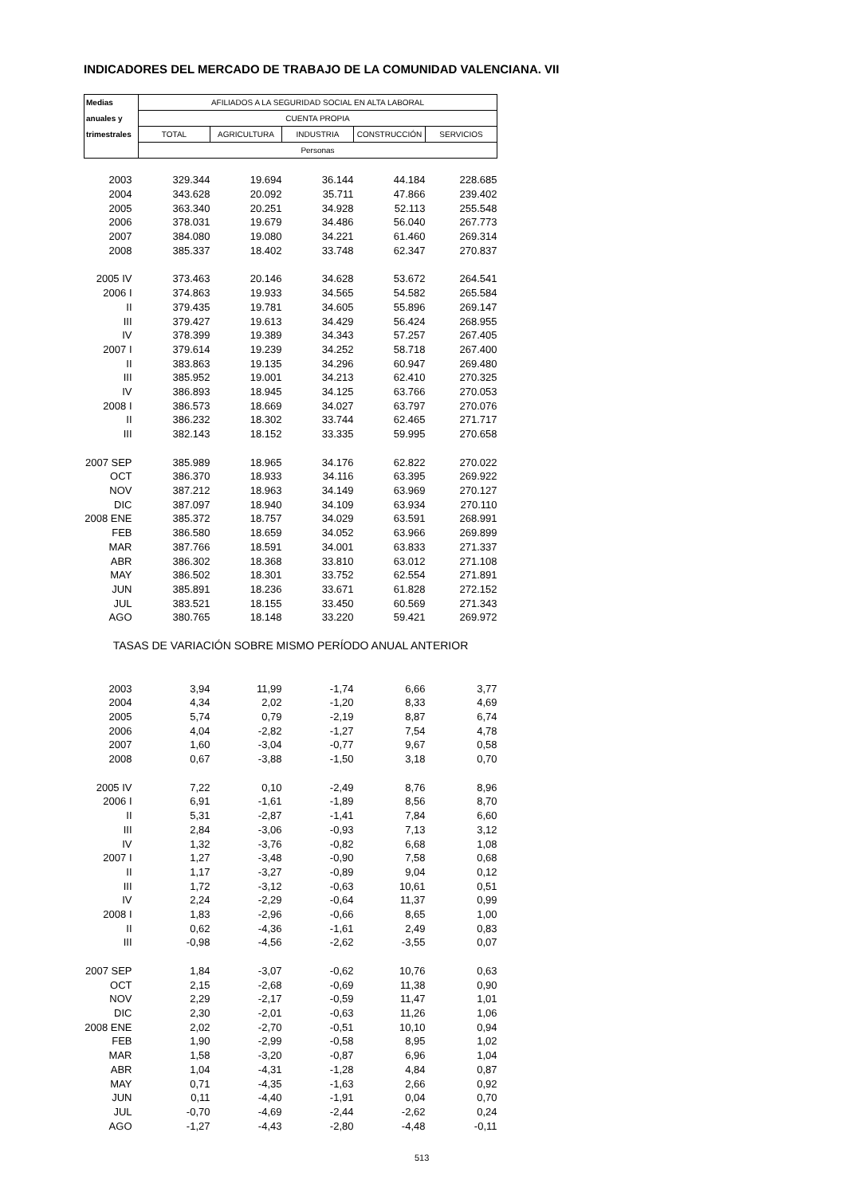INDICADORES DEL MERCADO DE TRABAJO DE LA COMUNIDAD VALENCIANA. VII
| Medias | AFILIADOS A LA SEGURIDAD SOCIAL EN ALTA LABORAL | | | | |
| --- | --- | --- | --- | --- | --- |
| anuales y | CUENTA PROPIA | | | | |
| trimestrales | TOTAL | AGRICULTURA | INDUSTRIA | CONSTRUCCIÓN | SERVICIOS |
| | Personas | | | | |
| 2003 | 329.344 | 19.694 | 36.144 | 44.184 | 228.685 |
| 2004 | 343.628 | 20.092 | 35.711 | 47.866 | 239.402 |
| 2005 | 363.340 | 20.251 | 34.928 | 52.113 | 255.548 |
| 2006 | 378.031 | 19.679 | 34.486 | 56.040 | 267.773 |
| 2007 | 384.080 | 19.080 | 34.221 | 61.460 | 269.314 |
| 2008 | 385.337 | 18.402 | 33.748 | 62.347 | 270.837 |
| 2005 IV | 373.463 | 20.146 | 34.628 | 53.672 | 264.541 |
| 2006 I | 374.863 | 19.933 | 34.565 | 54.582 | 265.584 |
| II | 379.435 | 19.781 | 34.605 | 55.896 | 269.147 |
| III | 379.427 | 19.613 | 34.429 | 56.424 | 268.955 |
| IV | 378.399 | 19.389 | 34.343 | 57.257 | 267.405 |
| 2007 I | 379.614 | 19.239 | 34.252 | 58.718 | 267.400 |
| II | 383.863 | 19.135 | 34.296 | 60.947 | 269.480 |
| III | 385.952 | 19.001 | 34.213 | 62.410 | 270.325 |
| IV | 386.893 | 18.945 | 34.125 | 63.766 | 270.053 |
| 2008 I | 386.573 | 18.669 | 34.027 | 63.797 | 270.076 |
| II | 386.232 | 18.302 | 33.744 | 62.465 | 271.717 |
| III | 382.143 | 18.152 | 33.335 | 59.995 | 270.658 |
| 2007 SEP | 385.989 | 18.965 | 34.176 | 62.822 | 270.022 |
| OCT | 386.370 | 18.933 | 34.116 | 63.395 | 269.922 |
| NOV | 387.212 | 18.963 | 34.149 | 63.969 | 270.127 |
| DIC | 387.097 | 18.940 | 34.109 | 63.934 | 270.110 |
| 2008 ENE | 385.372 | 18.757 | 34.029 | 63.591 | 268.991 |
| FEB | 386.580 | 18.659 | 34.052 | 63.966 | 269.899 |
| MAR | 387.766 | 18.591 | 34.001 | 63.833 | 271.337 |
| ABR | 386.302 | 18.368 | 33.810 | 63.012 | 271.108 |
| MAY | 386.502 | 18.301 | 33.752 | 62.554 | 271.891 |
| JUN | 385.891 | 18.236 | 33.671 | 61.828 | 272.152 |
| JUL | 383.521 | 18.155 | 33.450 | 60.569 | 271.343 |
| AGO | 380.765 | 18.148 | 33.220 | 59.421 | 269.972 |
| TASAS DE VARIACIÓN SOBRE MISMO PERÍODO ANUAL ANTERIOR | | | | | |
| 2003 | 3,94 | 11,99 | -1,74 | 6,66 | 3,77 |
| 2004 | 4,34 | 2,02 | -1,20 | 8,33 | 4,69 |
| 2005 | 5,74 | 0,79 | -2,19 | 8,87 | 6,74 |
| 2006 | 4,04 | -2,82 | -1,27 | 7,54 | 4,78 |
| 2007 | 1,60 | -3,04 | -0,77 | 9,67 | 0,58 |
| 2008 | 0,67 | -3,88 | -1,50 | 3,18 | 0,70 |
| 2005 IV | 7,22 | 0,10 | -2,49 | 8,76 | 8,96 |
| 2006 I | 6,91 | -1,61 | -1,89 | 8,56 | 8,70 |
| II | 5,31 | -2,87 | -1,41 | 7,84 | 6,60 |
| III | 2,84 | -3,06 | -0,93 | 7,13 | 3,12 |
| IV | 1,32 | -3,76 | -0,82 | 6,68 | 1,08 |
| 2007 I | 1,27 | -3,48 | -0,90 | 7,58 | 0,68 |
| II | 1,17 | -3,27 | -0,89 | 9,04 | 0,12 |
| III | 1,72 | -3,12 | -0,63 | 10,61 | 0,51 |
| IV | 2,24 | -2,29 | -0,64 | 11,37 | 0,99 |
| 2008 I | 1,83 | -2,96 | -0,66 | 8,65 | 1,00 |
| II | 0,62 | -4,36 | -1,61 | 2,49 | 0,83 |
| III | -0,98 | -4,56 | -2,62 | -3,55 | 0,07 |
| 2007 SEP | 1,84 | -3,07 | -0,62 | 10,76 | 0,63 |
| OCT | 2,15 | -2,68 | -0,69 | 11,38 | 0,90 |
| NOV | 2,29 | -2,17 | -0,59 | 11,47 | 1,01 |
| DIC | 2,30 | -2,01 | -0,63 | 11,26 | 1,06 |
| 2008 ENE | 2,02 | -2,70 | -0,51 | 10,10 | 0,94 |
| FEB | 1,90 | -2,99 | -0,58 | 8,95 | 1,02 |
| MAR | 1,58 | -3,20 | -0,87 | 6,96 | 1,04 |
| ABR | 1,04 | -4,31 | -1,28 | 4,84 | 0,87 |
| MAY | 0,71 | -4,35 | -1,63 | 2,66 | 0,92 |
| JUN | 0,11 | -4,40 | -1,91 | 0,04 | 0,70 |
| JUL | -0,70 | -4,69 | -2,44 | -2,62 | 0,24 |
| AGO | -1,27 | -4,43 | -2,80 | -4,48 | -0,11 |
513